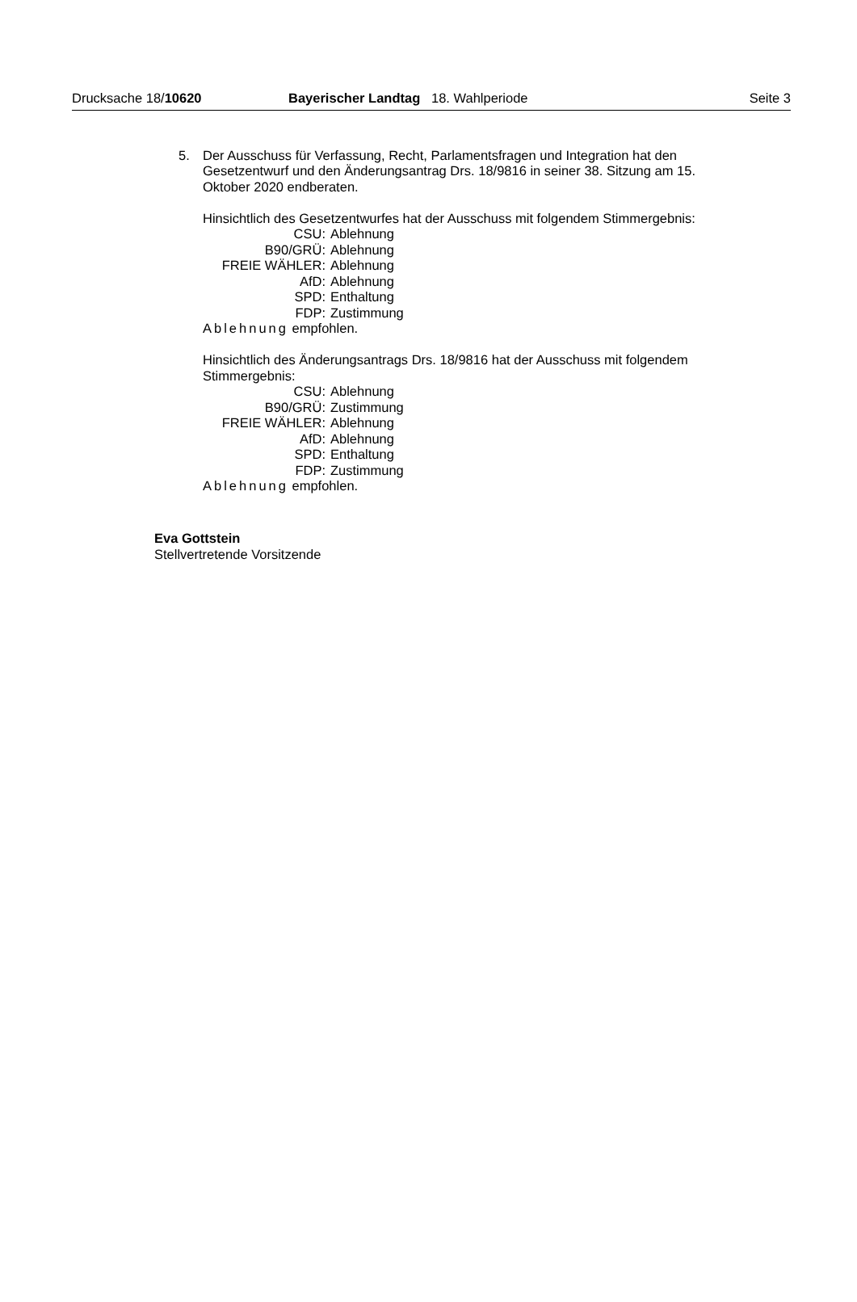Drucksache 18/10620 Bayerischer Landtag 18. Wahlperiode
Seite 3
5. Der Ausschuss für Verfassung, Recht, Parlamentsfragen und Integration hat den Gesetzentwurf und den Änderungsantrag Drs. 18/9816 in seiner 38. Sitzung am 15. Oktober 2020 endberaten.
Hinsichtlich des Gesetzentwurfes hat der Ausschuss mit folgendem Stimmergebnis:
| CSU: | Ablehnung |
| B90/GRÜ: | Ablehnung |
| FREIE WÄHLER: | Ablehnung |
| AfD: | Ablehnung |
| SPD: | Enthaltung |
| FDP: | Zustimmung |
Ablehnung empfohlen.
Hinsichtlich des Änderungsantrags Drs. 18/9816 hat der Ausschuss mit folgendem Stimmergebnis:
| CSU: | Ablehnung |
| B90/GRÜ: | Zustimmung |
| FREIE WÄHLER: | Ablehnung |
| AfD: | Ablehnung |
| SPD: | Enthaltung |
| FDP: | Zustimmung |
Ablehnung empfohlen.
Eva Gottstein
Stellvertretende Vorsitzende